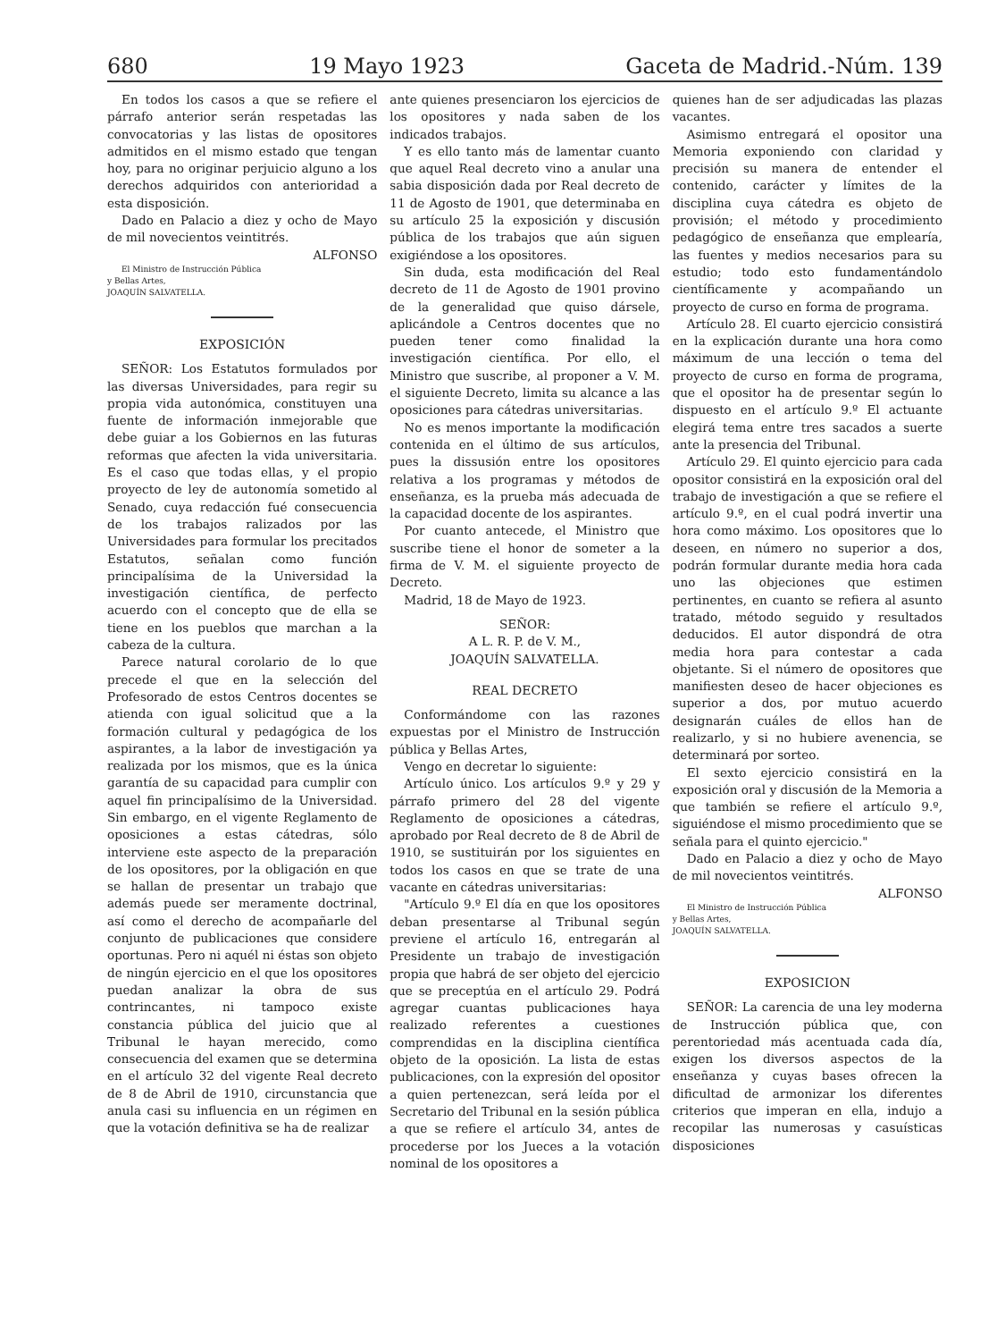680 19 Mayo 1923 Gaceta de Madrid.-Núm. 139
En todos los casos a que se refiere el párrafo anterior serán respetadas las convocatorias y las listas de opositores admitidos en el mismo estado que tengan hoy, para no originar perjuicio alguno a los derechos adquiridos con anterioridad a esta disposición.
Dado en Palacio a diez y ocho de Mayo de mil novecientos veintitrés.
ALFONSO
El Ministro de Instrucción Pública
y Bellas Artes,
JOAQUÍN SALVATELLA.
EXPOSICIÓN
SEÑOR: Los Estatutos formulados por las diversas Universidades, para regir su propia vida autonómica, constituyen una fuente de información inmejorable que debe guiar a los Gobiernos en las futuras reformas que afecten la vida universitaria. Es el caso que todas ellas, y el propio proyecto de ley de autonomía sometido al Senado, cuya redacción fué consecuencia de los trabajos ralizados por las Universidades para formular los precitados Estatutos, señalan como función principalísima de la Universidad la investigación científica, de perfecto acuerdo con el concepto que de ella se tiene en los pueblos que marchan a la cabeza de la cultura.
Parece natural corolario de lo que precede el que en la selección del Profesorado de estos Centros docentes se atienda con igual solicitud que a la formación cultural y pedagógica de los aspirantes, a la labor de investigación ya realizada por los mismos, que es la única garantía de su capacidad para cumplir con aquel fin principalísimo de la Universidad. Sin embargo, en el vigente Reglamento de oposiciones a estas cátedras, sólo interviene este aspecto de la preparación de los opositores, por la obligación en que se hallan de presentar un trabajo que además puede ser meramente doctrinal, así como el derecho de acompañarle del conjunto de publicaciones que considere oportunas. Pero ni aquél ni éstas son objeto de ningún ejercicio en el que los opositores puedan analizar la obra de sus contrincantes, ni tampoco existe constancia pública del juicio que al Tribunal le hayan merecido, como consecuencia del examen que se determina en el artículo 32 del vigente Real decreto de 8 de Abril de 1910, circunstancia que anula casi su influencia en un régimen en que la votación definitiva se ha de realizar
ante quienes presenciaron los ejercicios de los opositores y nada saben de los indicados trabajos.
Y es ello tanto más de lamentar cuanto que aquel Real decreto vino a anular una sabia disposición dada por Real decreto de 11 de Agosto de 1901, que determinaba en su artículo 25 la exposición y discusión pública de los trabajos que aún siguen exigiéndose a los opositores.
Sin duda, esta modificación del Real decreto de 11 de Agosto de 1901 provino de la generalidad que quiso dársele, aplicándole a Centros docentes que no pueden tener como finalidad la investigación científica. Por ello, el Ministro que suscribe, al proponer a V. M. el siguiente Decreto, limita su alcance a las oposiciones para cátedras universitarias.
No es menos importante la modificación contenida en el último de sus artículos, pues la dissusión entre los opositores relativa a los programas y métodos de enseñanza, es la prueba más adecuada de la capacidad docente de los aspirantes.
Por cuanto antecede, el Ministro que suscribe tiene el honor de someter a la firma de V. M. el siguiente proyecto de Decreto.
Madrid, 18 de Mayo de 1923.
SEÑOR:
A L. R. P. de V. M.,
JOAQUÍN SALVATELLA.
REAL DECRETO
Conformándome con las razones expuestas por el Ministro de Instrucción pública y Bellas Artes,
Vengo en decretar lo siguiente:
Artículo único. Los artículos 9.º y 29 y párrafo primero del 28 del vigente Reglamento de oposiciones a cátedras, aprobado por Real decreto de 8 de Abril de 1910, se sustituirán por los siguientes en todos los casos en que se trate de una vacante en cátedras universitarias:
"Artículo 9.º El día en que los opositores deban presentarse al Tribunal según previene el artículo 16, entregarán al Presidente un trabajo de investigación propia que habrá de ser objeto del ejercicio que se preceptúa en el artículo 29. Podrá agregar cuantas publicaciones haya realizado referentes a cuestiones comprendidas en la disciplina científica objeto de la oposición. La lista de estas publicaciones, con la expresión del opositor a quien pertenezcan, será leída por el Secretario del Tribunal en la sesión pública a que se refiere el artículo 34, antes de procederse por los Jueces a la votación nominal de los opositores a
quienes han de ser adjudicadas las plazas vacantes.
Asimismo entregará el opositor una Memoria exponiendo con claridad y precisión su manera de entender el contenido, carácter y límites de la disciplina cuya cátedra es objeto de provisión; el método y procedimiento pedagógico de enseñanza que emplearía, las fuentes y medios necesarios para su estudio; todo esto fundamentándolo científicamente y acompañando un proyecto de curso en forma de programa.
Artículo 28. El cuarto ejercicio consistirá en la explicación durante una hora como máximum de una lección o tema del proyecto de curso en forma de programa, que el opositor ha de presentar según lo dispuesto en el artículo 9.º El actuante elegirá tema entre tres sacados a suerte ante la presencia del Tribunal.
Artículo 29. El quinto ejercicio para cada opositor consistirá en la exposición oral del trabajo de investigación a que se refiere el artículo 9.º, en el cual podrá invertir una hora como máximo. Los opositores que lo deseen, en número no superior a dos, podrán formular durante media hora cada uno las objeciones que estimen pertinentes, en cuanto se refiera al asunto tratado, método seguido y resultados deducidos. El autor dispondrá de otra media hora para contestar a cada objetante. Si el número de opositores que manifiesten deseo de hacer objeciones es superior a dos, por mutuo acuerdo designarán cuáles de ellos han de realizarlo, y si no hubiere avenencia, se determinará por sorteo.
El sexto ejercicio consistirá en la exposición oral y discusión de la Memoria a que también se refiere el artículo 9.º, siguiéndose el mismo procedimiento que se señala para el quinto ejercicio."
Dado en Palacio a diez y ocho de Mayo de mil novecientos veintitrés.
ALFONSO
El Ministro de Instrucción Pública
y Bellas Artes,
JOAQUÍN SALVATELLA.
EXPOSICION
SEÑOR: La carencia de una ley moderna de Instrucción pública que, con perentoriedad más acentuada cada día, exigen los diversos aspectos de la enseñanza y cuyas bases ofrecen la dificultad de armonizar los diferentes criterios que imperan en ella, indujo a recopilar las numerosas y casuísticas disposiciones